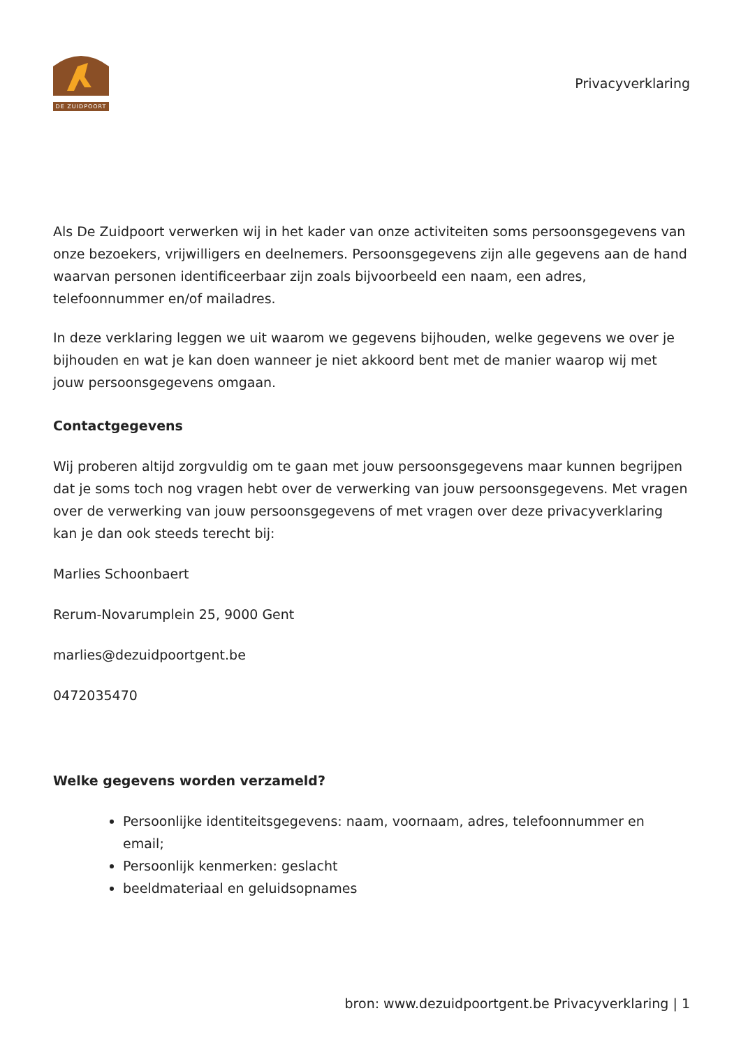DE ZUIDPOORT
Privacyverklaring
Als De Zuidpoort verwerken wij in het kader van onze activiteiten soms persoonsgegevens van onze bezoekers, vrijwilligers en deelnemers. Persoonsgegevens zijn alle gegevens aan de hand waarvan personen identificeerbaar zijn zoals bijvoorbeeld een naam, een adres, telefoonnummer en/of mailadres.
In deze verklaring leggen we uit waarom we gegevens bijhouden, welke gegevens we over je bijhouden en wat je kan doen wanneer je niet akkoord bent met de manier waarop wij met jouw persoonsgegevens omgaan.
Contactgegevens
Wij proberen altijd zorgvuldig om te gaan met jouw persoonsgegevens maar kunnen begrijpen dat je soms toch nog vragen hebt over de verwerking van jouw persoonsgegevens. Met vragen over de verwerking van jouw persoonsgegevens of met vragen over deze privacyverklaring kan je dan ook steeds terecht bij:
Marlies Schoonbaert
Rerum-Novarumplein 25, 9000 Gent
marlies@dezuidpoortgent.be
0472035470
Welke gegevens worden verzameld?
Persoonlijke identiteitsgegevens: naam, voornaam, adres, telefoonnummer en email;
Persoonlijk kenmerken: geslacht
beeldmateriaal en geluidsopnames
bron: www.dezuidpoortgent.be Privacyverklaring | 1